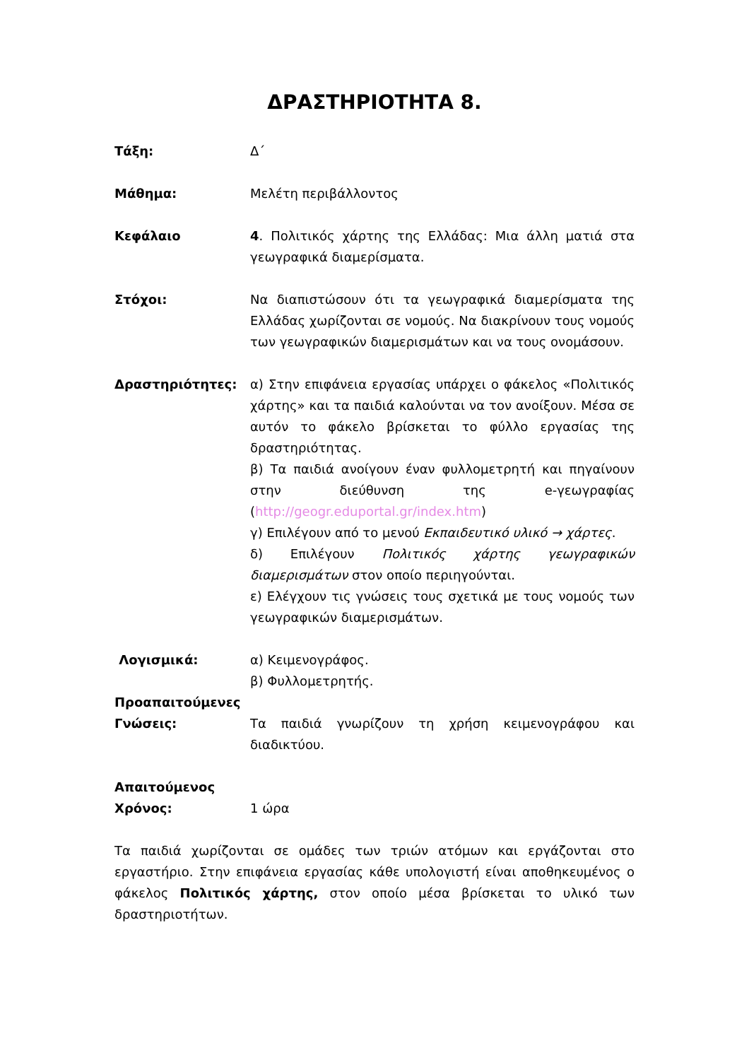ΔΡΑΣΤΗΡΙΟΤΗΤΑ 8.
Τάξη: Δ΄
Μάθημα: Μελέτη περιβάλλοντος
Κεφάλαιο 4. Πολιτικός χάρτης της Ελλάδας: Μια άλλη ματιά στα γεωγραφικά διαμερίσματα.
Στόχοι: Να διαπιστώσουν ότι τα γεωγραφικά διαμερίσματα της Ελλάδας χωρίζονται σε νομούς. Να διακρίνουν τους νομούς των γεωγραφικών διαμερισμάτων και να τους ονομάσουν.
Δραστηριότητες: α) Στην επιφάνεια εργασίας υπάρχει ο φάκελος «Πολιτικός χάρτης» και τα παιδιά καλούνται να τον ανοίξουν. Μέσα σε αυτόν το φάκελο βρίσκεται το φύλλο εργασίας της δραστηριότητας.
β) Τα παιδιά ανοίγουν έναν φυλλομετρητή και πηγαίνουν στην διεύθυνση της e-γεωγραφίας (http://geogr.eduportal.gr/index.htm)
γ) Επιλέγουν από το μενού Εκπαιδευτικό υλικό → χάρτες.
δ) Επιλέγουν Πολιτικός χάρτης γεωγραφικών διαμερισμάτων στον οποίο περιηγούνται.
ε) Ελέγχουν τις γνώσεις τους σχετικά με τους νομούς των γεωγραφικών διαμερισμάτων.
Λογισμικά: α) Κειμενογράφος.
β) Φυλλομετρητής.
Προαπαιτούμενες Γνώσεις:
Τα παιδιά γνωρίζουν τη χρήση κειμενογράφου και διαδικτύου.
Απαιτούμενος Χρόνος:
1 ώρα
Τα παιδιά χωρίζονται σε ομάδες των τριών ατόμων και εργάζονται στο εργαστήριο. Στην επιφάνεια εργασίας κάθε υπολογιστή είναι αποθηκευμένος ο φάκελος Πολιτικός χάρτης, στον οποίο μέσα βρίσκεται το υλικό των δραστηριοτήτων.